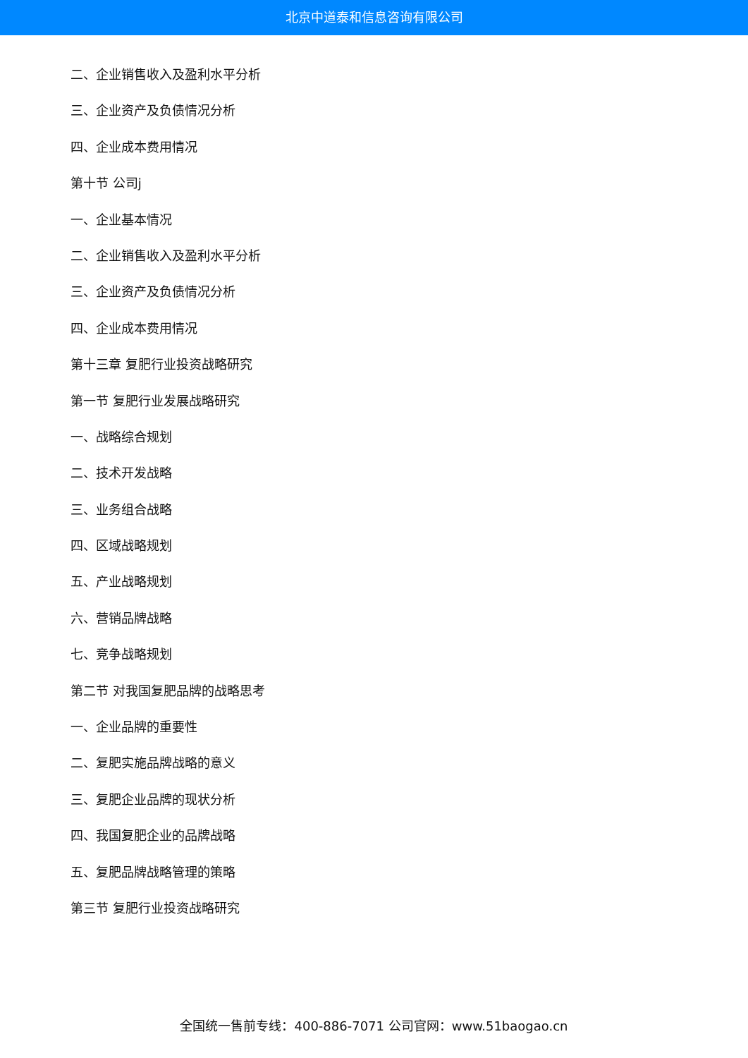北京中道泰和信息咨询有限公司
二、企业销售收入及盈利水平分析
三、企业资产及负债情况分析
四、企业成本费用情况
第十节 公司j
一、企业基本情况
二、企业销售收入及盈利水平分析
三、企业资产及负债情况分析
四、企业成本费用情况
第十三章 复肥行业投资战略研究
第一节 复肥行业发展战略研究
一、战略综合规划
二、技术开发战略
三、业务组合战略
四、区域战略规划
五、产业战略规划
六、营销品牌战略
七、竞争战略规划
第二节 对我国复肥品牌的战略思考
一、企业品牌的重要性
二、复肥实施品牌战略的意义
三、复肥企业品牌的现状分析
四、我国复肥企业的品牌战略
五、复肥品牌战略管理的策略
第三节 复肥行业投资战略研究
全国统一售前专线：400-886-7071 公司官网：www.51baogao.cn